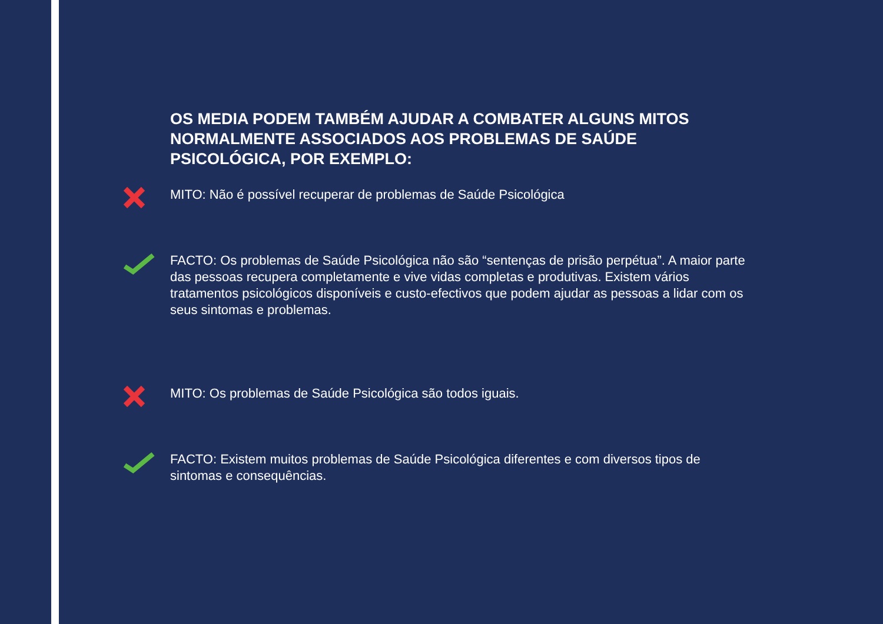OS MEDIA PODEM TAMBÉM AJUDAR A COMBATER ALGUNS MITOS NORMALMENTE ASSOCIADOS AOS PROBLEMAS DE SAÚDE PSICOLÓGICA, POR EXEMPLO:
MITO: Não é possível recuperar de problemas de Saúde Psicológica
FACTO: Os problemas de Saúde Psicológica não são “sentenças de prisão perpétua”. A maior parte das pessoas recupera completamente e vive vidas completas e produtivas. Existem vários tratamentos psicológicos disponíveis e custo-efectivos que podem ajudar as pessoas a lidar com os seus sintomas e problemas.
MITO: Os problemas de Saúde Psicológica são todos iguais.
FACTO: Existem muitos problemas de Saúde Psicológica diferentes e com diversos tipos de sintomas e consequências.